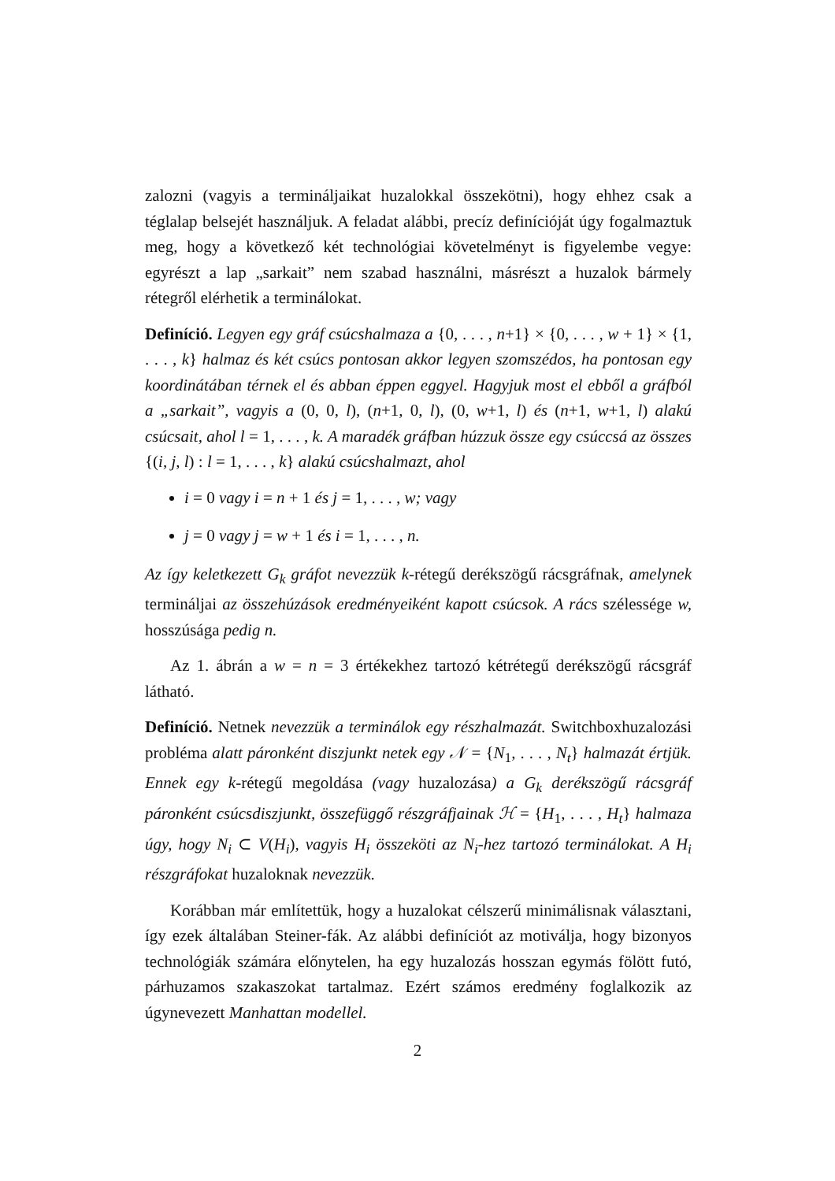zalozni (vagyis a termináljaikat huzalokkal összekötni), hogy ehhez csak a téglalap belsejét használjuk. A feladat alábbi, precíz definícióját úgy fogalmaztuk meg, hogy a következő két technológiai követelményt is figyelembe vegye: egyrészt a lap „sarkait” nem szabad használni, másrészt a huzalok bármely rétegről elérhetik a terminálokat.
Definíció. Legyen egy gráf csúcshalmaza a {0, . . . , n+1} × {0, . . . , w + 1} × {1, . . . , k} halmaz és két csúcs pontosan akkor legyen szomszédos, ha pontosan egy koordinátában térnek el és abban éppen eggyel. Hagyjuk most el ebből a gráfból a „sarkait”, vagyis a (0, 0, l), (n+1, 0, l), (0, w+1, l) és (n+1, w+1, l) alakú csúcsait, ahol l = 1, . . . , k. A maradék gráfban húzzuk össze egy csúccsá az összes {(i, j, l) : l = 1, . . . , k} alakú csúcshalmazt, ahol
i = 0 vagy i = n + 1 és j = 1, . . . , w; vagy
j = 0 vagy j = w + 1 és i = 1, . . . , n.
Az így keletkezett G<sub>k</sub> gráfot nevezzük k-rétegű derékszögű rácsgráfnak, amelynek termináljai az összehúzások eredményeiként kapott csúcsok. A rács szélessége w, hosszúsága pedig n.
Az 1. ábrán a w = n = 3 értékekhez tartozó kétrétegű derékszögű rácsgráf látható.
Definíció. Netnek nevezzük a terminálok egy részhalmazát. Switchboxhuzalozási probléma alatt páronként diszjunkt netek egy 𝒩 = {N<sub>1</sub>, . . . , N<sub>t</sub>} halmazát értjük. Ennek egy k-rétegű megoldása (vagy huzalozása) a G<sub>k</sub> derékszögű rácsgráf páronként csúcsdiszjunkt, összefüggő részgráfjainak ℋ = {H<sub>1</sub>, . . . , H<sub>t</sub>} halmaza úgy, hogy N<sub>i</sub> ⊂ V(H<sub>i</sub>), vagyis H<sub>i</sub> összeköti az N<sub>i</sub>-hez tartozó terminálokat. A H<sub>i</sub> részgráfokat huzaloknak nevezzük.
Korábban már említettük, hogy a huzalokat célszerű minimálisnak választani, így ezek általában Steiner-fák. Az alábbi definíciót az motiválja, hogy bizonyos technológiák számára előnytelen, ha egy huzalozás hosszan egymás fölött futó, párhuzamos szakaszokat tartalmaz. Ezért számos eredmény foglalkozik az úgynevezett Manhattan modellel.
2